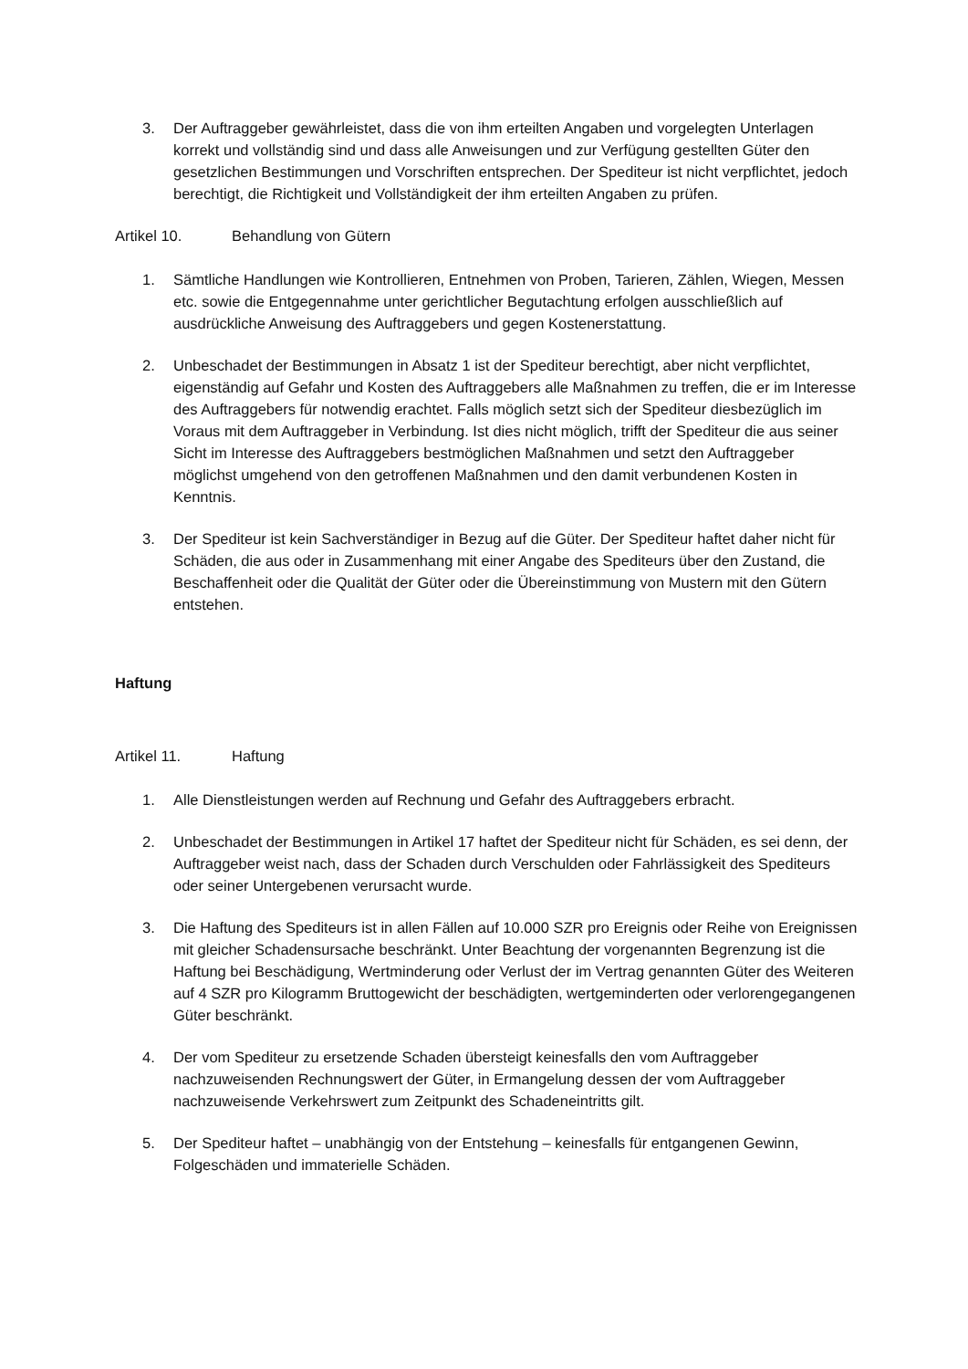3. Der Auftraggeber gewährleistet, dass die von ihm erteilten Angaben und vorgelegten Unterlagen korrekt und vollständig sind und dass alle Anweisungen und zur Verfügung gestellten Güter den gesetzlichen Bestimmungen und Vorschriften entsprechen. Der Spediteur ist nicht verpflichtet, jedoch berechtigt, die Richtigkeit und Vollständigkeit der ihm erteilten Angaben zu prüfen.
Artikel 10. Behandlung von Gütern
1. Sämtliche Handlungen wie Kontrollieren, Entnehmen von Proben, Tarieren, Zählen, Wiegen, Messen etc. sowie die Entgegennahme unter gerichtlicher Begutachtung erfolgen ausschließlich auf ausdrückliche Anweisung des Auftraggebers und gegen Kostenerstattung.
2. Unbeschadet der Bestimmungen in Absatz 1 ist der Spediteur berechtigt, aber nicht verpflichtet, eigenständig auf Gefahr und Kosten des Auftraggebers alle Maßnahmen zu treffen, die er im Interesse des Auftraggebers für notwendig erachtet. Falls möglich setzt sich der Spediteur diesbezüglich im Voraus mit dem Auftraggeber in Verbindung. Ist dies nicht möglich, trifft der Spediteur die aus seiner Sicht im Interesse des Auftraggebers bestmöglichen Maßnahmen und setzt den Auftraggeber möglichst umgehend von den getroffenen Maßnahmen und den damit verbundenen Kosten in Kenntnis.
3. Der Spediteur ist kein Sachverständiger in Bezug auf die Güter. Der Spediteur haftet daher nicht für Schäden, die aus oder in Zusammenhang mit einer Angabe des Spediteurs über den Zustand, die Beschaffenheit oder die Qualität der Güter oder die Übereinstimmung von Mustern mit den Gütern entstehen.
Haftung
Artikel 11. Haftung
1. Alle Dienstleistungen werden auf Rechnung und Gefahr des Auftraggebers erbracht.
2. Unbeschadet der Bestimmungen in Artikel 17 haftet der Spediteur nicht für Schäden, es sei denn, der Auftraggeber weist nach, dass der Schaden durch Verschulden oder Fahrlässigkeit des Spediteurs oder seiner Untergebenen verursacht wurde.
3. Die Haftung des Spediteurs ist in allen Fällen auf 10.000 SZR pro Ereignis oder Reihe von Ereignissen mit gleicher Schadensursache beschränkt. Unter Beachtung der vorgenannten Begrenzung ist die Haftung bei Beschädigung, Wertminderung oder Verlust der im Vertrag genannten Güter des Weiteren auf 4 SZR pro Kilogramm Bruttogewicht der beschädigten, wertgeminderten oder verlorengegangenen Güter beschränkt.
4. Der vom Spediteur zu ersetzende Schaden übersteigt keinesfalls den vom Auftraggeber nachzuweisenden Rechnungswert der Güter, in Ermangelung dessen der vom Auftraggeber nachzuweisende Verkehrswert zum Zeitpunkt des Schadeneintritts gilt.
5. Der Spediteur haftet – unabhängig von der Entstehung – keinesfalls für entgangenen Gewinn, Folgeschäden und immaterielle Schäden.